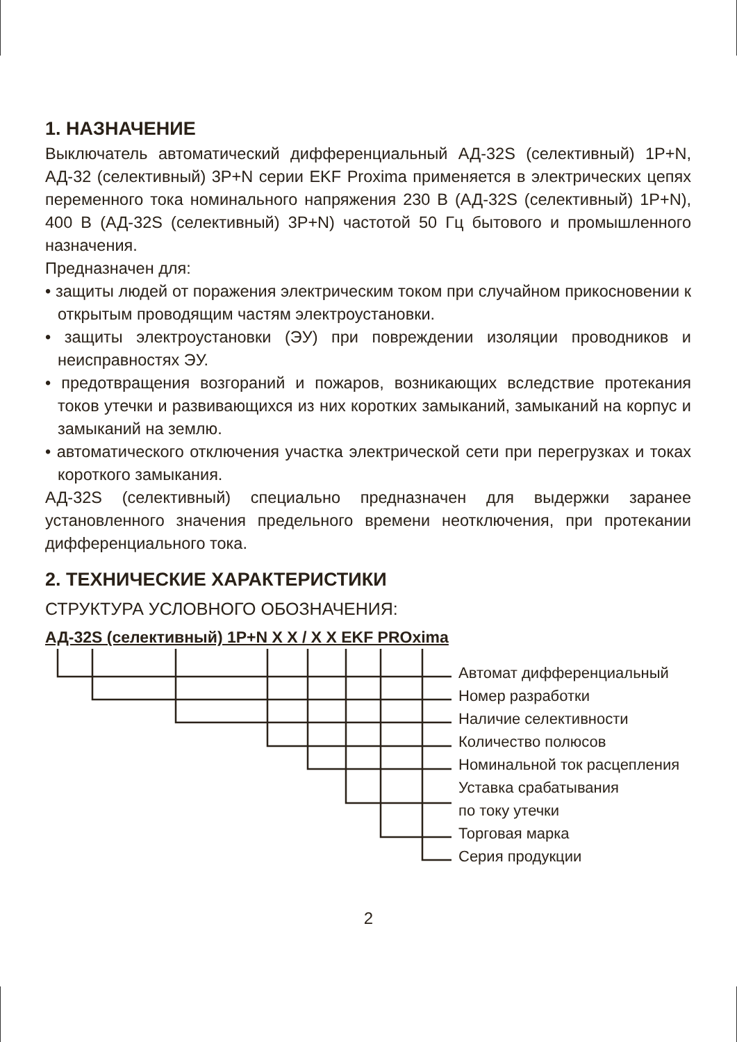1. НАЗНАЧЕНИЕ
Выключатель автоматический дифференциальный АД-32S (селективный) 1P+N, АД-32 (селективный) 3P+N серии EKF Proxima применяется в электрических цепях переменного тока номинального напряжения 230 В (АД-32S (селективный) 1P+N), 400 В (АД-32S (селективный) 3P+N) частотой 50 Гц бытового и промышленного назначения.
Предназначен для:
• защиты людей от поражения электрическим током при случайном прикосновении к открытым проводящим частям электроустановки.
• защиты электроустановки (ЭУ) при повреждении изоляции проводников и неисправностях ЭУ.
• предотвращения возгораний и пожаров, возникающих вследствие протекания токов утечки и развивающихся из них коротких замыканий, замыканий на корпус и замыканий на землю.
• автоматического отключения участка электрической сети при перегрузках и токах короткого замыкания.
АД-32S (селективный) специально предназначен для выдержки заранее установленного значения предельного времени неотключения, при протекании дифференциального тока.
2. ТЕХНИЧЕСКИЕ ХАРАКТЕРИСТИКИ
СТРУКТУРА УСЛОВНОГО ОБОЗНАЧЕНИЯ:
АД-32S (селективный) 1P+N X X / X X EKF PROxima
Автомат дифференциальный
Номер разработки
Наличие селективности
Количество полюсов
Номинальной ток расцепления
Уставка срабатывания
по току утечки
Торговая марка
Серия продукции
2